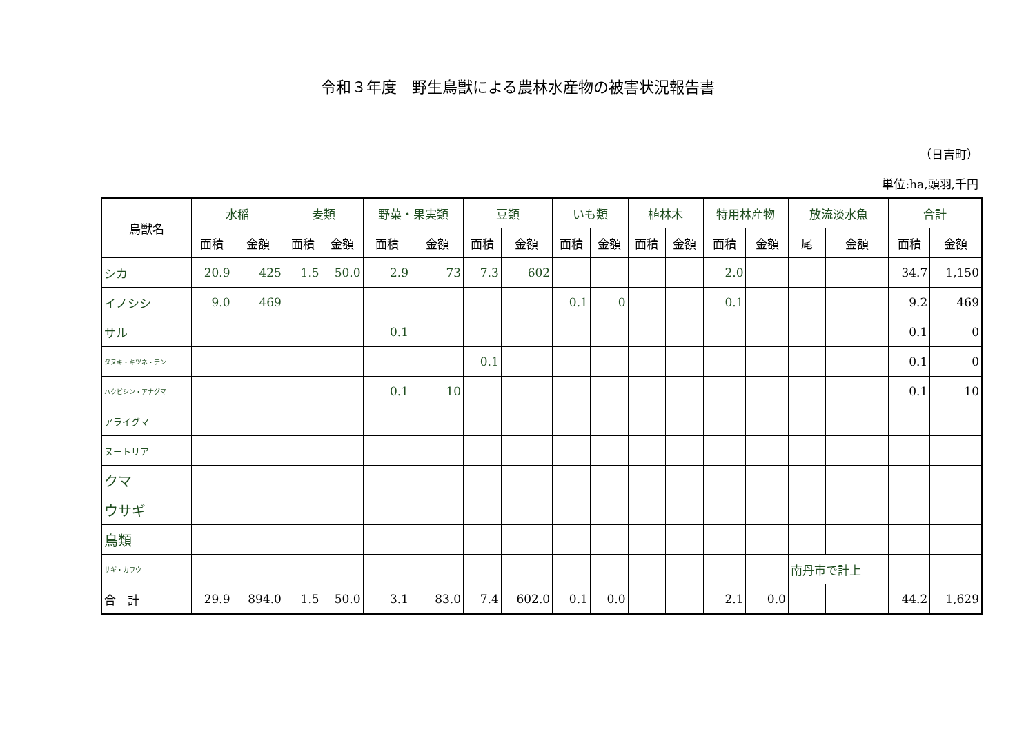令和３年度　野生鳥獣による農林水産物の被害状況報告書
（日吉町）
単位:ha,頭羽,千円
| 鳥獣名 | 水稲 | | 麦類 | | 野菜・果実類 | | 豆類 | | いも類 | | 植林木 | | 特用林産物 | | 放流淡水魚 | | 合計 | |
| --- | --- | --- | --- | --- | --- | --- | --- | --- | --- | --- | --- | --- | --- | --- | --- | --- | --- | --- |
| | 面積 | 金額 | 面積 | 金額 | 面積 | 金額 | 面積 | 金額 | 面積 | 金額 | 面積 | 金額 | 面積 | 金額 | 尾 | 金額 | 面積 | 金額 |
| シカ | 20.9 | 425 | 1.5 | 50.0 | 2.9 | 73 | 7.3 | 602 | | | | | 2.0 | | | | 34.7 | 1,150 |
| イノシシ | 9.0 | 469 | | | | | | | 0.1 | 0 | | | 0.1 | | | | 9.2 | 469 |
| サル | | | | | 0.1 | | | | | | | | | | | | 0.1 | 0 |
| タヌキ・キツネ・テン | | | | | | | 0.1 | | | | | | | | | | 0.1 | 0 |
| ハクビシン・アナグマ | | | | | 0.1 | 10 | | | | | | | | | | | 0.1 | 10 |
| アライグマ | | | | | | | | | | | | | | | | | | |
| ヌートリア | | | | | | | | | | | | | | | | | | |
| クマ | | | | | | | | | | | | | | | | | | |
| ウサギ | | | | | | | | | | | | | | | | | | |
| 鳥類 | | | | | | | | | | | | | | | | | | |
| サギ・カワウ | | | | | | | | | | | | | | | 南丹市で計上 | | | |
| 合 計 | 29.9 | 894.0 | 1.5 | 50.0 | 3.1 | 83.0 | 7.4 | 602.0 | 0.1 | 0.0 | | | 2.1 | 0.0 | | | 44.2 | 1,629 |